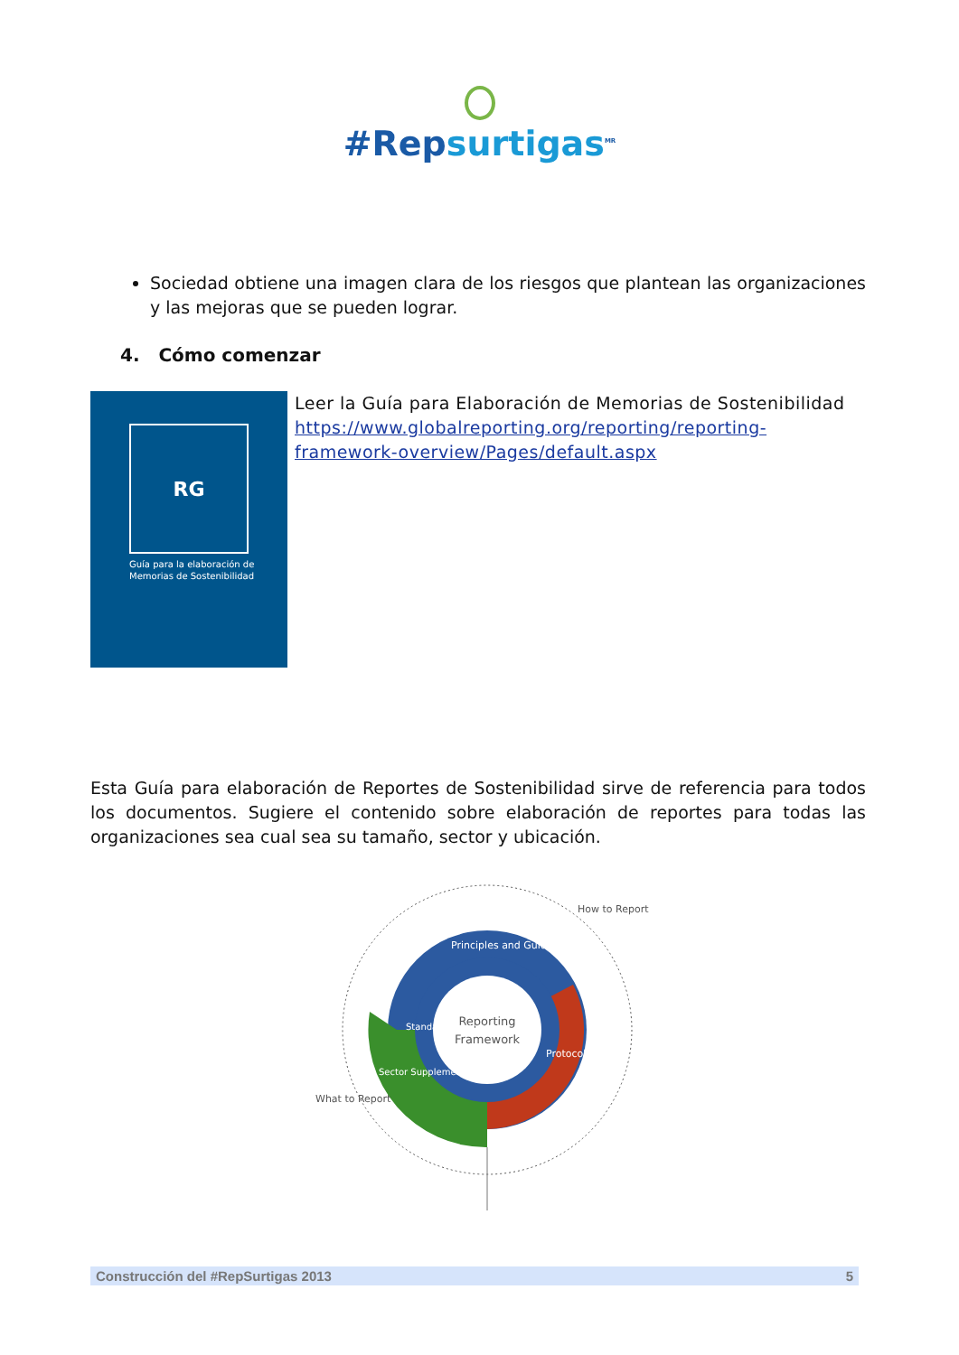#Repsurtigas<sup>MR</sup>
Sociedad obtiene una imagen clara de los riesgos que plantean las organizaciones y las mejoras que se pueden lograr.
4. Cómo comenzar
RG
Guía para la elaboración de
Memorias de Sostenibilidad
Leer la Guía para Elaboración de Memorias de Sostenibilidad https://www.globalreporting.org/reporting/reporting-framework-overview/Pages/default.aspx
Esta Guía para elaboración de Reportes de Sostenibilidad sirve de referencia para todos los documentos. Sugiere el contenido sobre elaboración de reportes para todas las organizaciones sea cual sea su tamaño, sector y ubicación.
Reporting
Framework
Principles and Guidance
Protocols
Standard Disclosures
Sector Supplements
How to Report
What to Report
Construcción del #RepSurtigas 2013 5